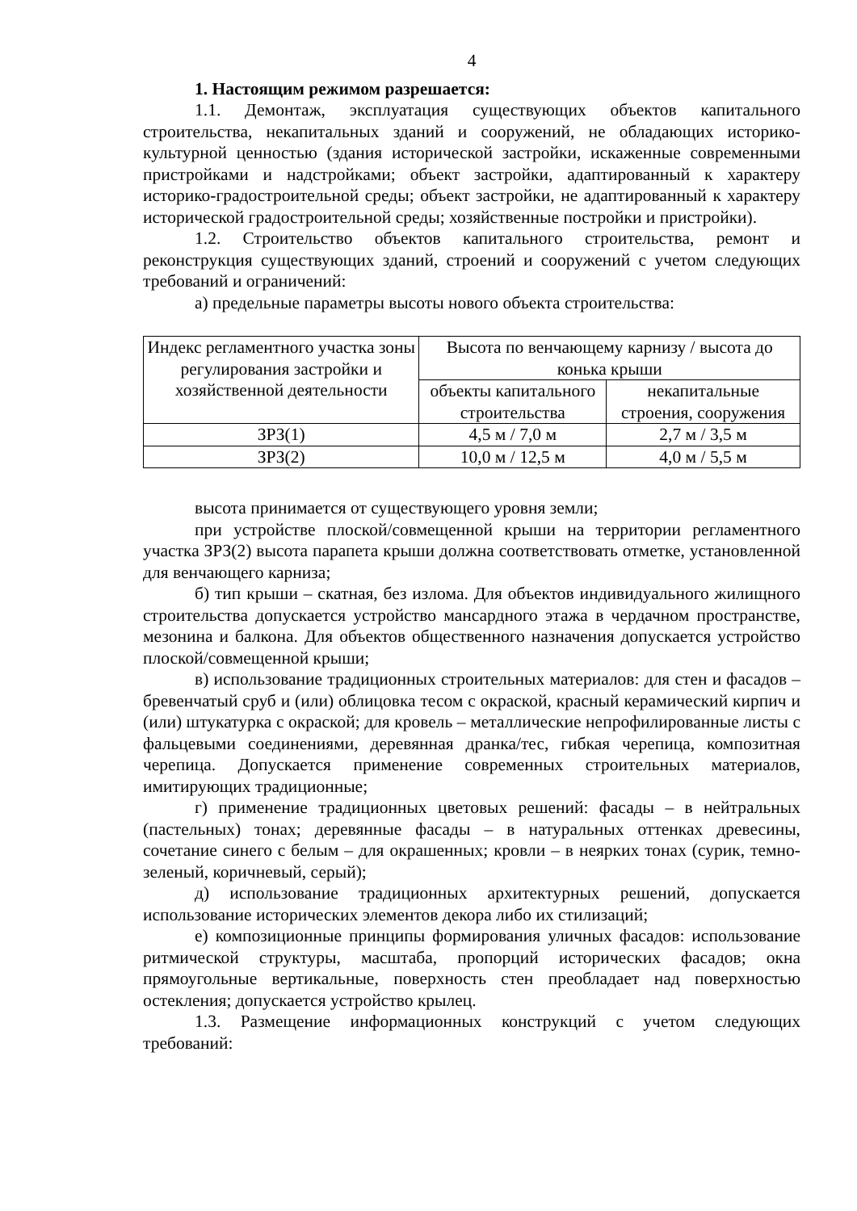4
1. Настоящим режимом разрешается:
1.1. Демонтаж, эксплуатация существующих объектов капитального строительства, некапитальных зданий и сооружений, не обладающих историко-культурной ценностью (здания исторической застройки, искаженные современными пристройками и надстройками; объект застройки, адаптированный к характеру историко-градостроительной среды; объект застройки, не адаптированный к характеру исторической градостроительной среды; хозяйственные постройки и пристройки).
1.2. Строительство объектов капитального строительства, ремонт и реконструкция существующих зданий, строений и сооружений с учетом следующих требований и ограничений:
а) предельные параметры высоты нового объекта строительства:
| Индекс регламентного участка зоны регулирования застройки и хозяйственной деятельности | Высота по венчающему карнизу / высота до конька крыши | |
| --- | --- | --- |
| | объекты капитального строительства | некапитальные строения, сооружения |
| ЗРЗ(1) | 4,5 м / 7,0 м | 2,7 м / 3,5 м |
| ЗРЗ(2) | 10,0 м / 12,5 м | 4,0 м / 5,5 м |
высота принимается от существующего уровня земли;
при устройстве плоской/совмещенной крыши на территории регламентного участка ЗРЗ(2) высота парапета крыши должна соответствовать отметке, установленной для венчающего карниза;
б) тип крыши – скатная, без излома. Для объектов индивидуального жилищного строительства допускается устройство мансардного этажа в чердачном пространстве, мезонина и балкона. Для объектов общественного назначения допускается устройство плоской/совмещенной крыши;
в) использование традиционных строительных материалов: для стен и фасадов – бревенчатый сруб и (или) облицовка тесом с окраской, красный керамический кирпич и (или) штукатурка с окраской; для кровель – металлические непрофилированные листы с фальцевыми соединениями, деревянная дранка/тес, гибкая черепица, композитная черепица. Допускается применение современных строительных материалов, имитирующих традиционные;
г) применение традиционных цветовых решений: фасады – в нейтральных (пастельных) тонах; деревянные фасады – в натуральных оттенках древесины, сочетание синего с белым – для окрашенных; кровли – в неярких тонах (сурик, темно-зеленый, коричневый, серый);
д) использование традиционных архитектурных решений, допускается использование исторических элементов декора либо их стилизаций;
е) композиционные принципы формирования уличных фасадов: использование ритмической структуры, масштаба, пропорций исторических фасадов; окна прямоугольные вертикальные, поверхность стен преобладает над поверхностью остекления; допускается устройство крылец.
1.3. Размещение информационных конструкций с учетом следующих требований: